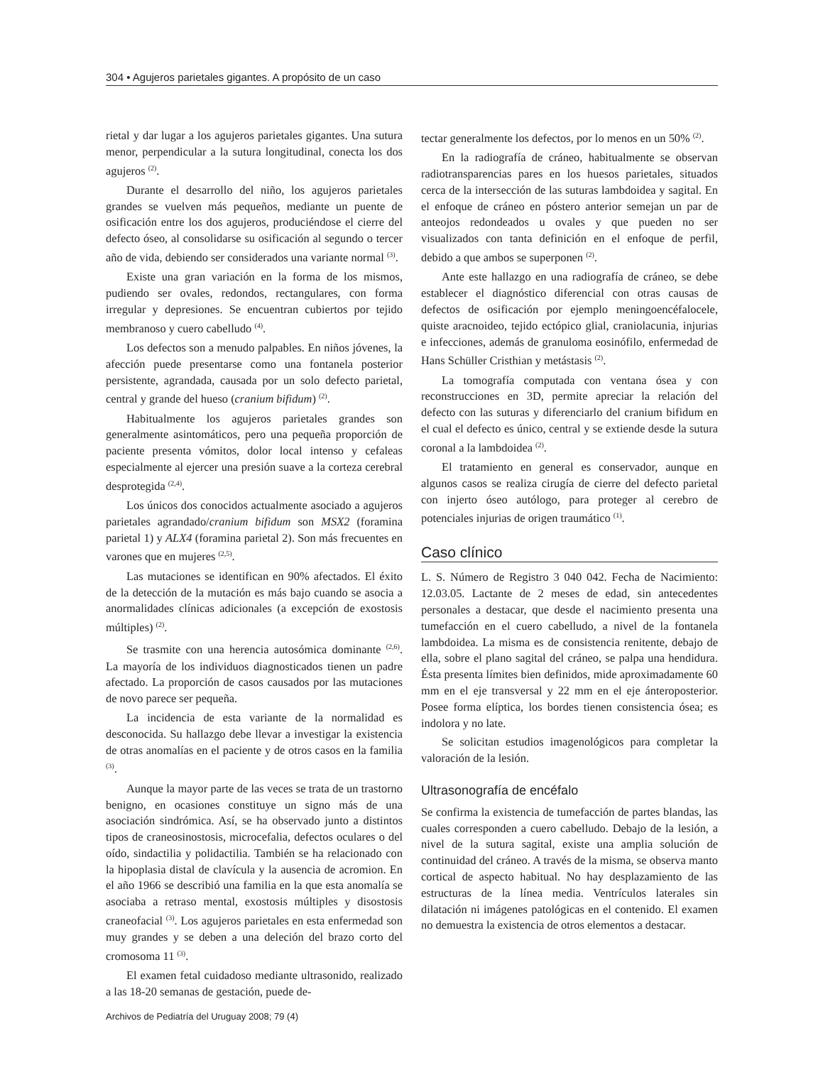304 • Agujeros parietales gigantes. A propósito de un caso
rietal y dar lugar a los agujeros parietales gigantes. Una sutura menor, perpendicular a la sutura longitudinal, conecta los dos agujeros <sup>(2)</sup>.
Durante el desarrollo del niño, los agujeros parietales grandes se vuelven más pequeños, mediante un puente de osificación entre los dos agujeros, produciéndose el cierre del defecto óseo, al consolidarse su osificación al segundo o tercer año de vida, debiendo ser considerados una variante normal <sup>(3)</sup>.
Existe una gran variación en la forma de los mismos, pudiendo ser ovales, redondos, rectangulares, con forma irregular y depresiones. Se encuentran cubiertos por tejido membranoso y cuero cabelludo <sup>(4)</sup>.
Los defectos son a menudo palpables. En niños jóvenes, la afección puede presentarse como una fontanela posterior persistente, agrandada, causada por un solo defecto parietal, central y grande del hueso (cranium bifidum) <sup>(2)</sup>.
Habitualmente los agujeros parietales grandes son generalmente asintomáticos, pero una pequeña proporción de paciente presenta vómitos, dolor local intenso y cefaleas especialmente al ejercer una presión suave a la corteza cerebral desprotegida <sup>(2,4)</sup>.
Los únicos dos conocidos actualmente asociado a agujeros parietales agrandado/cranium bifidum son MSX2 (foramina parietal 1) y ALX4 (foramina parietal 2). Son más frecuentes en varones que en mujeres <sup>(2,5)</sup>.
Las mutaciones se identifican en 90% afectados. El éxito de la detección de la mutación es más bajo cuando se asocia a anormalidades clínicas adicionales (a excepción de exostosis múltiples) <sup>(2)</sup>.
Se trasmite con una herencia autosómica dominante <sup>(2,6)</sup>. La mayoría de los individuos diagnosticados tienen un padre afectado. La proporción de casos causados por las mutaciones de novo parece ser pequeña.
La incidencia de esta variante de la normalidad es desconocida. Su hallazgo debe llevar a investigar la existencia de otras anomalías en el paciente y de otros casos en la familia <sup>(3)</sup>.
Aunque la mayor parte de las veces se trata de un trastorno benigno, en ocasiones constituye un signo más de una asociación sindrómica. Así, se ha observado junto a distintos tipos de craneosinostosis, microcefalia, defectos oculares o del oído, sindactilia y polidactilia. También se ha relacionado con la hipoplasia distal de clavícula y la ausencia de acromion. En el año 1966 se describió una familia en la que esta anomalía se asociaba a retraso mental, exostosis múltiples y disostosis craneofacial <sup>(3)</sup>. Los agujeros parietales en esta enfermedad son muy grandes y se deben a una deleción del brazo corto del cromosoma 11 <sup>(3)</sup>.
El examen fetal cuidadoso mediante ultrasonido, realizado a las 18-20 semanas de gestación, puede de-
tectar generalmente los defectos, por lo menos en un 50% <sup>(2)</sup>.
En la radiografía de cráneo, habitualmente se observan radiotransparencias pares en los huesos parietales, situados cerca de la intersección de las suturas lambdoidea y sagital. En el enfoque de cráneo en póstero anterior semejan un par de anteojos redondeados u ovales y que pueden no ser visualizados con tanta definición en el enfoque de perfil, debido a que ambos se superponen <sup>(2)</sup>.
Ante este hallazgo en una radiografía de cráneo, se debe establecer el diagnóstico diferencial con otras causas de defectos de osificación por ejemplo meningoencéfalocele, quiste aracnoideo, tejido ectópico glial, craniolacunia, injurias e infecciones, además de granuloma eosinófilo, enfermedad de Hans Schüller Cristhian y metástasis <sup>(2)</sup>.
La tomografía computada con ventana ósea y con reconstrucciones en 3D, permite apreciar la relación del defecto con las suturas y diferenciarlo del cranium bifidum en el cual el defecto es único, central y se extiende desde la sutura coronal a la lambdoidea <sup>(2)</sup>.
El tratamiento en general es conservador, aunque en algunos casos se realiza cirugía de cierre del defecto parietal con injerto óseo autólogo, para proteger al cerebro de potenciales injurias de origen traumático <sup>(1)</sup>.
Caso clínico
L. S. Número de Registro 3 040 042. Fecha de Nacimiento: 12.03.05. Lactante de 2 meses de edad, sin antecedentes personales a destacar, que desde el nacimiento presenta una tumefacción en el cuero cabelludo, a nivel de la fontanela lambdoidea. La misma es de consistencia renitente, debajo de ella, sobre el plano sagital del cráneo, se palpa una hendidura. Ésta presenta límites bien definidos, mide aproximadamente 60 mm en el eje transversal y 22 mm en el eje ánteroposterior. Posee forma elíptica, los bordes tienen consistencia ósea; es indolora y no late.
Se solicitan estudios imagenológicos para completar la valoración de la lesión.
Ultrasonografía de encéfalo
Se confirma la existencia de tumefacción de partes blandas, las cuales corresponden a cuero cabelludo. Debajo de la lesión, a nivel de la sutura sagital, existe una amplia solución de continuidad del cráneo. A través de la misma, se observa manto cortical de aspecto habitual. No hay desplazamiento de las estructuras de la línea media. Ventrículos laterales sin dilatación ni imágenes patológicas en el contenido. El examen no demuestra la existencia de otros elementos a destacar.
Archivos de Pediatría del Uruguay 2008; 79 (4)